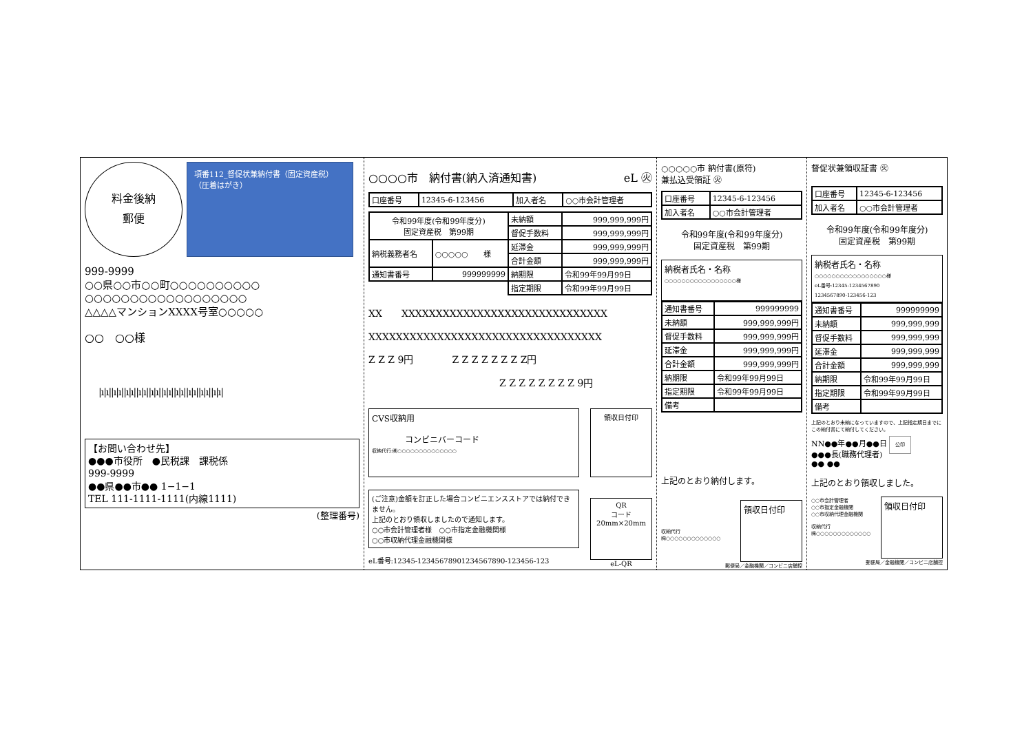料金後納
郵便
項番112_督促状兼納付書（固定資産税）
（圧着はがき）
999-9999
○○県○○市○○町○○○○○○○○○○
○○○○○○○○○○○○○○○○○○
△△△△マンションXXXX号室○○○○○
○○　○○様
|ı|ı||ı|ı||ı|ı||ı|ı||ı|ı||ı|ı||ı|ı||ı|ı||ı|ı||ı|ı|
【お問い合わせ先】
●●●市役所　●民税課　課税係
999-9999
●●県●●市●● 1−1−1
TEL 111-1111-1111(内線1111)
(整理番号)
○○○○市　納付書(納入済通知書) eL ㊋
| 口座番号 | 12345-6-123456 | 加入者名 | ○○市会計管理者 |
| 令和99年度(令和99年度分) 固定資産税 第99期 | | 未納額 | 999,999,999円 |
| | | 督促手数料 | 999,999,999円 |
| 納税義務者名 | ○○○○○ 様 | 延滞金 | 999,999,999円 |
| | | 合計金額 | 999,999,999円 |
| 通知書番号 | 999999999 | 納期限 | 令和99年99月99日 |
| | | 指定期限 | 令和99年99月99日 |
XX　　XXXXXXXXXXXXXXXXXXXXXXXXXXXXXX
XXXXXXXXXXXXXXXXXXXXXXXXXXXXXXXXXX
Z Z Z 9円　　　　Z Z Z Z Z Z Z Z円
Z Z Z Z Z Z Z Z 9円
CVS収納用
　　　　コンビニバーコード
収納代行:㈱○○○○○○○○○○○○○○
(ご注意)金額を訂正した場合コンビニエンスストアでは納付できません。
上記のとおり領収しましたので通知します。
○○市会計管理者様　○○市指定金融機関様
○○市収納代理金融機関様
eL番号:12345-12345678901234567890-123456-123
領収日付印
QR
コード
20mm×20mm
eL-QR
○○○○○市 納付書(原符)
兼払込受領証 ㊋
| 口座番号 | 12345-6-123456 |
| 加入者名 | ○○市会計管理者 |
令和99年度(令和99年度分)
固定資産税　第99期
納税者氏名・名称
○○○○○○○○○○○○○○○○○様
| 通知書番号 | 999999999 |
| 未納額 | 999,999,999円 |
| 督促手数料 | 999,999,999円 |
| 延滞金 | 999,999,999円 |
| 合計金額 | 999,999,999円 |
| 納期限 | 令和99年99月99日 |
| 指定期限 | 令和99年99月99日 |
| 備考 | |
上記のとおり納付します。
収納代行
㈱○○○○○○○○○○○○○
領収日付印
郵便局／金融機関／コンビニ店舗控
督促状兼領収証書 ㊋
| 口座番号 | 12345-6-123456 |
| 加入者名 | ○○市会計管理者 |
令和99年度(令和99年度分)
固定資産税　第99期
納税者氏名・名称
○○○○○○○○○○○○○○○○○様
eL番号:12345-1234567890
1234567890-123456-123
| 通知書番号 | 999999999 |
| 未納額 | 999,999,999 |
| 督促手数料 | 999,999,999 |
| 延滞金 | 999,999,999 |
| 合計金額 | 999,999,999 |
| 納期限 | 令和99年99月99日 |
| 指定期限 | 令和99年99月99日 |
| 備考 | |
上記のとおり未納になっていますので、上記指定期日までにこの納付書にて納付してください。
NN●●年●●月●●日 公印
●●●長(職務代理者)
●● ●●
上記のとおり領収しました。
○○市会計管理者
○○市指定金融機関
○○市収納代理金融機関
収納代行
㈱○○○○○○○○○○○○○
領収日付印
郵便局／金融機関／コンビニ店舗控